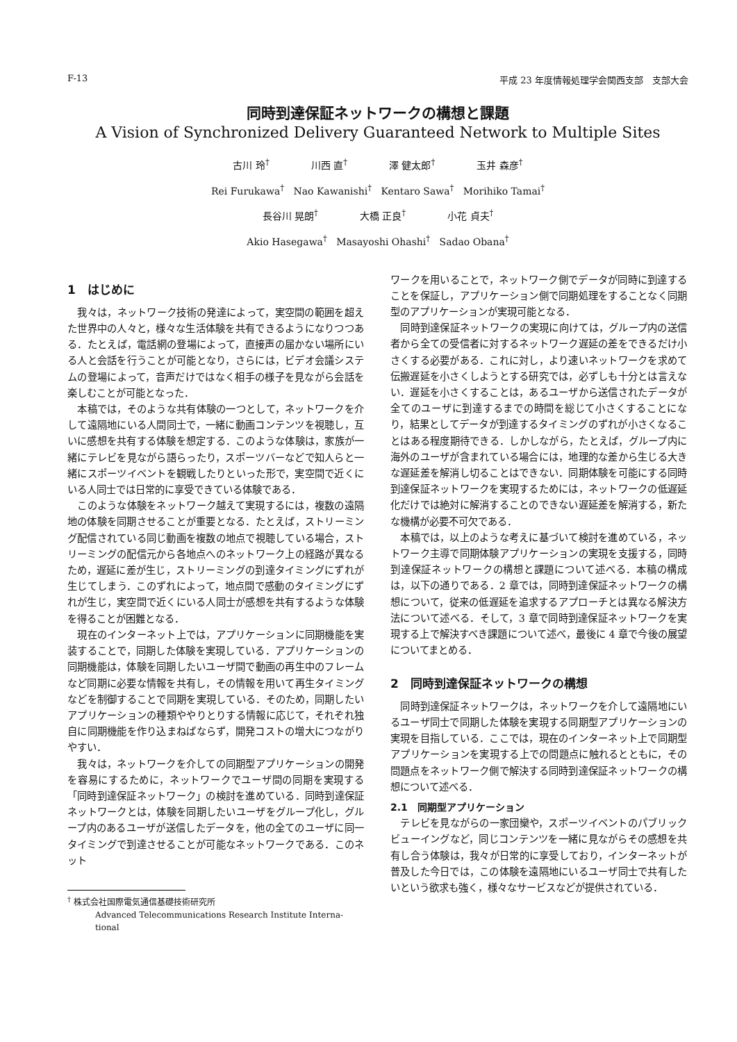F-13 平成 23 年度情報処理学会関西支部　支部大会
同時到達保証ネットワークの構想と課題
A Vision of Synchronized Delivery Guaranteed Network to Multiple Sites
古川 玲<sup>†</sup> 川西 直<sup>†</sup> 澤 健太郎<sup>†</sup> 玉井 森彦<sup>†</sup>
Rei Furukawa<sup>†</sup> Nao Kawanishi<sup>†</sup> Kentaro Sawa<sup>†</sup> Morihiko Tamai<sup>†</sup>
長谷川 晃朗<sup>†</sup> 大橋 正良<sup>†</sup> 小花 貞夫<sup>†</sup>
Akio Hasegawa<sup>†</sup> Masayoshi Ohashi<sup>†</sup> Sadao Obana<sup>†</sup>
1　はじめに
我々は，ネットワーク技術の発達によって，実空間の範囲を超えた世界中の人々と，様々な生活体験を共有できるようになりつつある．たとえば，電話網の登場によって，直接声の届かない場所にいる人と会話を行うことが可能となり，さらには，ビデオ会議システムの登場によって，音声だけではなく相手の様子を見ながら会話を楽しむことが可能となった．
本稿では，そのような共有体験の一つとして，ネットワークを介して遠隔地にいる人間同士で，一緒に動画コンテンツを視聴し，互いに感想を共有する体験を想定する．このような体験は，家族が一緒にテレビを見ながら語らったり，スポーツバーなどで知人らと一緒にスポーツイベントを観戦したりといった形で，実空間で近くにいる人同士では日常的に享受できている体験である．
このような体験をネットワーク越えて実現するには，複数の遠隔地の体験を同期させることが重要となる．たとえば，ストリーミング配信されている同じ動画を複数の地点で視聴している場合，ストリーミングの配信元から各地点へのネットワーク上の経路が異なるため，遅延に差が生じ，ストリーミングの到達タイミングにずれが生じてしまう．このずれによって，地点間で感動のタイミングにずれが生じ，実空間で近くにいる人同士が感想を共有するような体験を得ることが困難となる．
現在のインターネット上では，アプリケーションに同期機能を実装することで，同期した体験を実現している．アプリケーションの同期機能は，体験を同期したいユーザ間で動画の再生中のフレームなど同期に必要な情報を共有し，その情報を用いて再生タイミングなどを制御することで同期を実現している．そのため，同期したいアプリケーションの種類ややりとりする情報に応じて，それぞれ独自に同期機能を作り込まねばならず，開発コストの増大につながりやすい．
我々は，ネットワークを介しての同期型アプリケーションの開発を容易にするために，ネットワークでユーザ間の同期を実現する「同時到達保証ネットワーク」の検討を進めている．同時到達保証ネットワークとは，体験を同期したいユーザをグループ化し，グループ内のあるユーザが送信したデータを，他の全てのユーザに同一タイミングで到達させることが可能なネットワークである．このネット
<sup>†</sup> 株式会社国際電気通信基礎技術研究所
Advanced Telecommunications Research Institute Interna-
tional
ワークを用いることで，ネットワーク側でデータが同時に到達することを保証し，アプリケーション側で同期処理をすることなく同期型のアプリケーションが実現可能となる．
同時到達保証ネットワークの実現に向けては，グループ内の送信者から全ての受信者に対するネットワーク遅延の差をできるだけ小さくする必要がある．これに対し，より速いネットワークを求めて伝搬遅延を小さくしようとする研究では，必ずしも十分とは言えない．遅延を小さくすることは，あるユーザから送信されたデータが全てのユーザに到達するまでの時間を総じて小さくすることになり，結果としてデータが到達するタイミングのずれが小さくなることはある程度期待できる．しかしながら，たとえば，グループ内に海外のユーザが含まれている場合には，地理的な差から生じる大きな遅延差を解消し切ることはできない．同期体験を可能にする同時到達保証ネットワークを実現するためには，ネットワークの低遅延化だけでは絶対に解消することのできない遅延差を解消する，新たな機構が必要不可欠である．
本稿では，以上のような考えに基づいて検討を進めている，ネットワーク主導で同期体験アプリケーションの実現を支援する，同時到達保証ネットワークの構想と課題について述べる．本稿の構成は，以下の通りである．2 章では，同時到達保証ネットワークの構想について，従来の低遅延を追求するアプローチとは異なる解決方法について述べる．そして，3 章で同時到達保証ネットワークを実現する上で解決すべき課題について述べ，最後に 4 章で今後の展望についてまとめる．
2　同時到達保証ネットワークの構想
同時到達保証ネットワークは，ネットワークを介して遠隔地にいるユーザ同士で同期した体験を実現する同期型アプリケーションの実現を目指している．ここでは，現在のインターネット上で同期型アプリケーションを実現する上での問題点に触れるとともに，その問題点をネットワーク側で解決する同時到達保証ネットワークの構想について述べる．
2.1　同期型アプリケーション
テレビを見ながらの一家団欒や，スポーツイベントのパブリックビューイングなど，同じコンテンツを一緒に見ながらその感想を共有し合う体験は，我々が日常的に享受しており，インターネットが普及した今日では，この体験を遠隔地にいるユーザ同士で共有したいという欲求も強く，様々なサービスなどが提供されている．